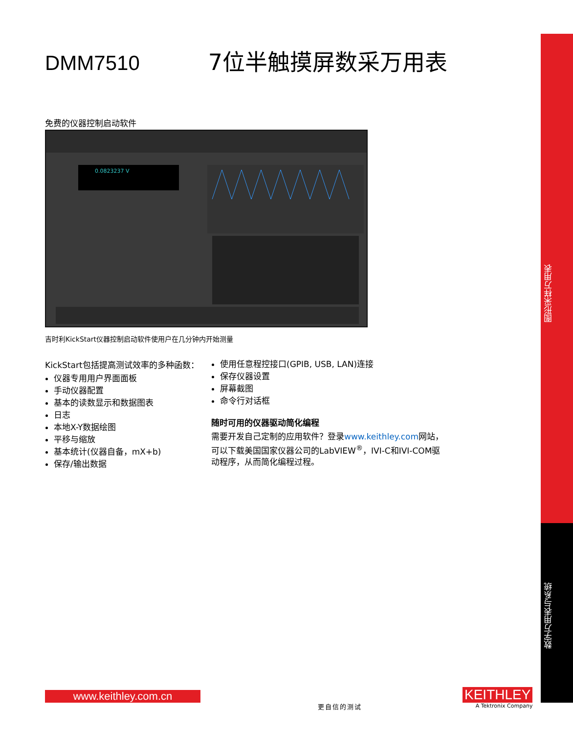图形采样万用表
数字万用表与系统
DMM7510 7位半触摸屏数采万用表
免费的仪器控制启动软件
0.0823237 V
吉时利KickStart仪器控制启动软件使用户在几分钟内开始测量
KickStart包括提高测试效率的多种函数：
仪器专用用户界面面板
手动仪器配置
基本的读数显示和数据图表
日志
本地X-Y数据绘图
平移与缩放
基本统计(仪器自备，mX+b)
保存/输出数据
使用任意程控接口(GPIB, USB, LAN)连接
保存仪器设置
屏幕截图
命令行对话框
随时可用的仪器驱动简化编程
需要开发自己定制的应用软件？登录www.keithley.com网站，可以下载美国国家仪器公司的LabVIEW<sup>®</sup>，IVI-C和IVI-COM驱动程序，从而简化编程过程。
www.keithley.com.cn
更自信的测试
KEITHLEY
A Tektronix Company